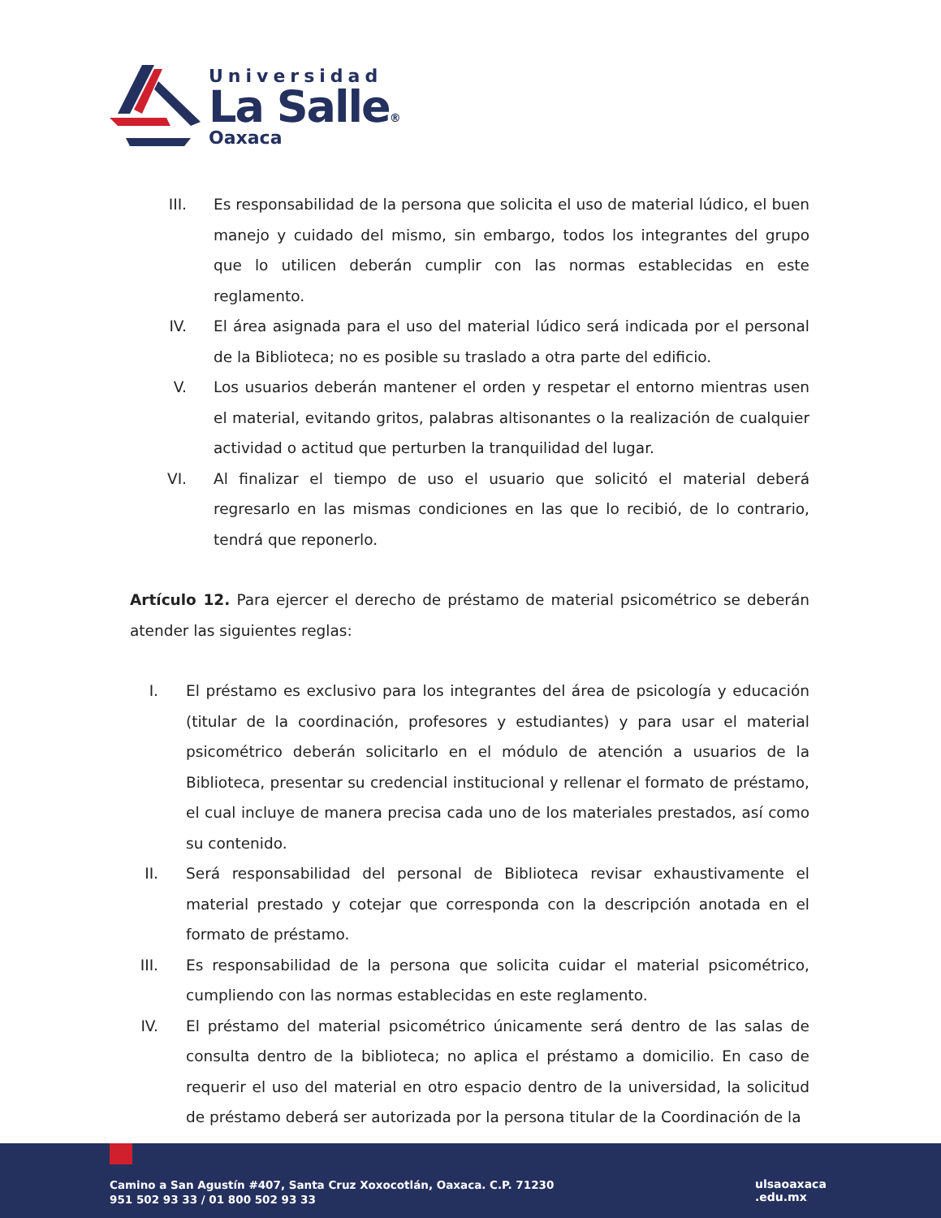Universidad
La Salle®
Oaxaca
III. Es responsabilidad de la persona que solicita el uso de material lúdico, el buen manejo y cuidado del mismo, sin embargo, todos los integrantes del grupo que lo utilicen deberán cumplir con las normas establecidas en este reglamento.
IV. El área asignada para el uso del material lúdico será indicada por el personal de la Biblioteca; no es posible su traslado a otra parte del edificio.
V. Los usuarios deberán mantener el orden y respetar el entorno mientras usen el material, evitando gritos, palabras altisonantes o la realización de cualquier actividad o actitud que perturben la tranquilidad del lugar.
VI. Al finalizar el tiempo de uso el usuario que solicitó el material deberá regresarlo en las mismas condiciones en las que lo recibió, de lo contrario, tendrá que reponerlo.
Artículo 12. Para ejercer el derecho de préstamo de material psicométrico se deberán atender las siguientes reglas:
I. El préstamo es exclusivo para los integrantes del área de psicología y educación (titular de la coordinación, profesores y estudiantes) y para usar el material psicométrico deberán solicitarlo en el módulo de atención a usuarios de la Biblioteca, presentar su credencial institucional y rellenar el formato de préstamo, el cual incluye de manera precisa cada uno de los materiales prestados, así como su contenido.
II. Será responsabilidad del personal de Biblioteca revisar exhaustivamente el material prestado y cotejar que corresponda con la descripción anotada en el formato de préstamo.
III.
Es responsabilidad de la persona que solicita cuidar el material psicométrico, cumpliendo con las normas establecidas en este reglamento.
IV. El préstamo del material psicométrico únicamente será dentro de las salas de consulta dentro de la biblioteca; no aplica el préstamo a domicilio. En caso de requerir el uso del material en otro espacio dentro de la universidad, la solicitud de préstamo deberá ser autorizada por la persona titular de la Coordinación de la
Camino a San Agustín #407, Santa Cruz Xoxocotlán, Oaxaca. C.P. 71230
951 502 93 33 / 01 800 502 93 33
ulsaoaxaca
.edu.mx